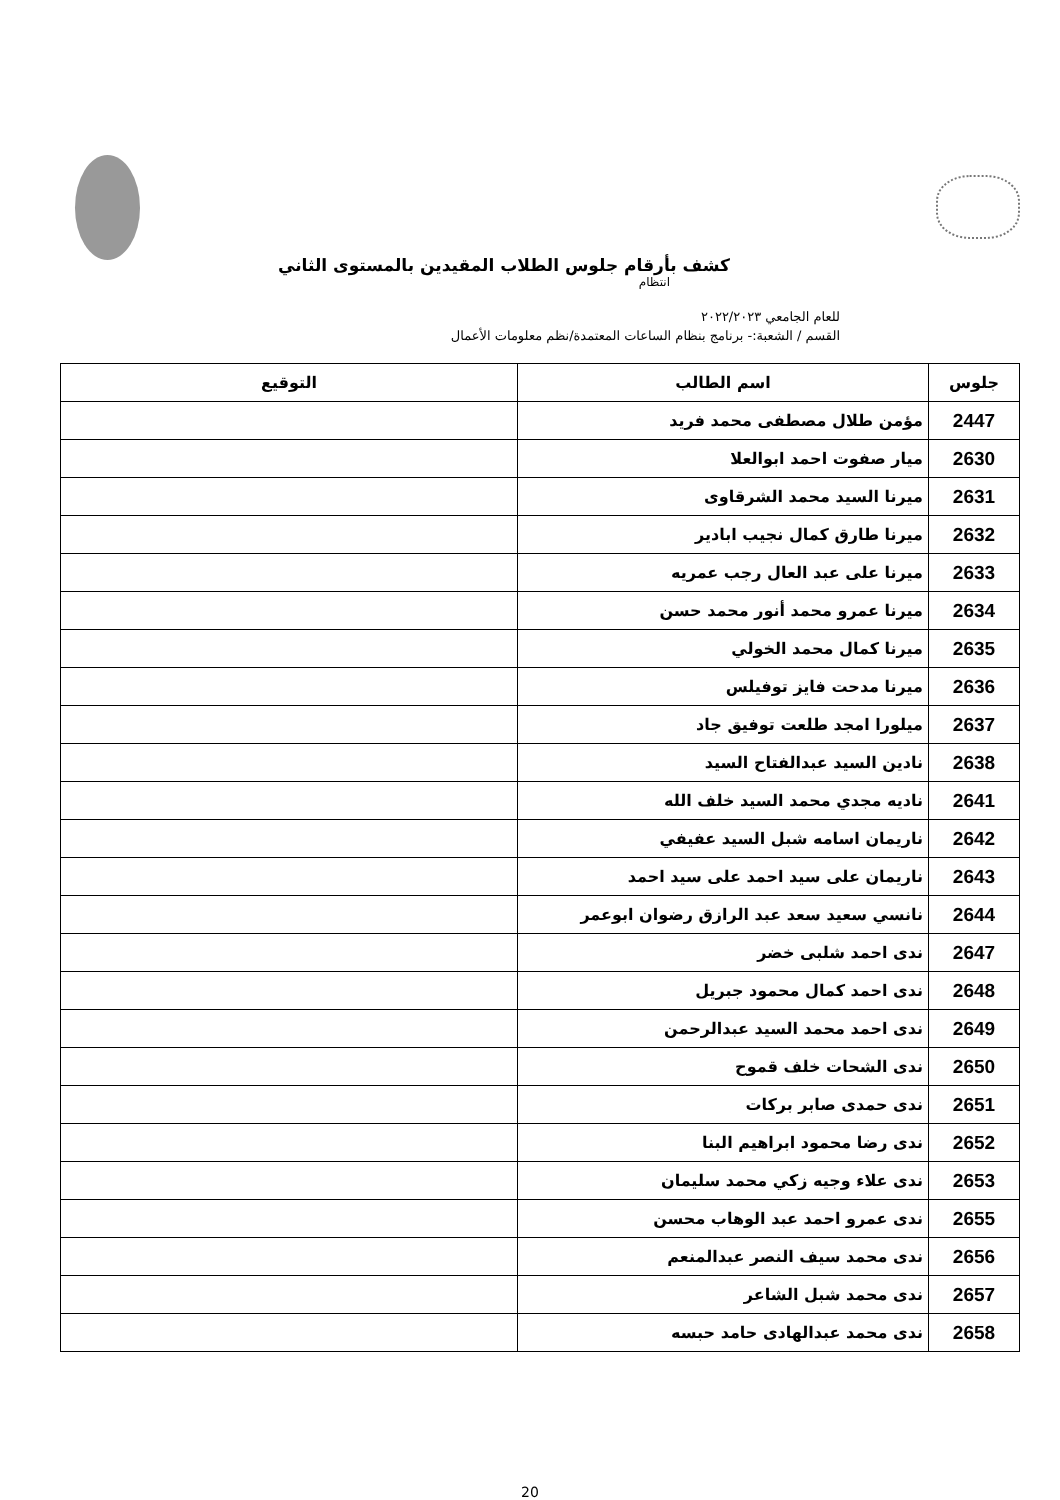كشف بأرقام جلوس الطلاب المقيدين بالمستوى الثاني
انتظام
للعام الجامعي ٢٠٢٢/٢٠٢٣
القسم / الشعبة:- برنامج بنظام الساعات المعتمدة/نظم معلومات الأعمال
| جلوس | اسم الطالب | التوقيع |
| --- | --- | --- |
| 2447 | مؤمن طلال مصطفى محمد فريد | |
| 2630 | ميار صفوت احمد ابوالعلا | |
| 2631 | ميرنا السيد محمد الشرقاوى | |
| 2632 | ميرنا طارق كمال نجيب ابادير | |
| 2633 | ميرنا على عبد العال رجب عمريه | |
| 2634 | ميرنا عمرو محمد أنور محمد حسن | |
| 2635 | ميرنا كمال محمد الخولي | |
| 2636 | ميرنا مدحت فايز توفيلس | |
| 2637 | ميلورا امجد طلعت توفيق جاد | |
| 2638 | نادين السيد عبدالفتاح السيد | |
| 2641 | ناديه مجدي محمد السيد خلف الله | |
| 2642 | ناريمان اسامه شبل السيد عفيفي | |
| 2643 | ناريمان على سيد احمد على سيد احمد | |
| 2644 | نانسي سعيد سعد عبد الرازق رضوان ابوعمر | |
| 2647 | ندى احمد شلبى خضر | |
| 2648 | ندى احمد كمال محمود جبريل | |
| 2649 | ندى احمد محمد السيد عبدالرحمن | |
| 2650 | ندى الشحات خلف قموح | |
| 2651 | ندى حمدى صابر بركات | |
| 2652 | ندى رضا محمود ابراهيم البنا | |
| 2653 | ندى علاء وجيه زكي محمد سليمان | |
| 2655 | ندى عمرو احمد عبد الوهاب محسن | |
| 2656 | ندى محمد سيف النصر عبدالمنعم | |
| 2657 | ندى محمد شبل الشاعر | |
| 2658 | ندى محمد عبدالهادى حامد حبسه | |
20